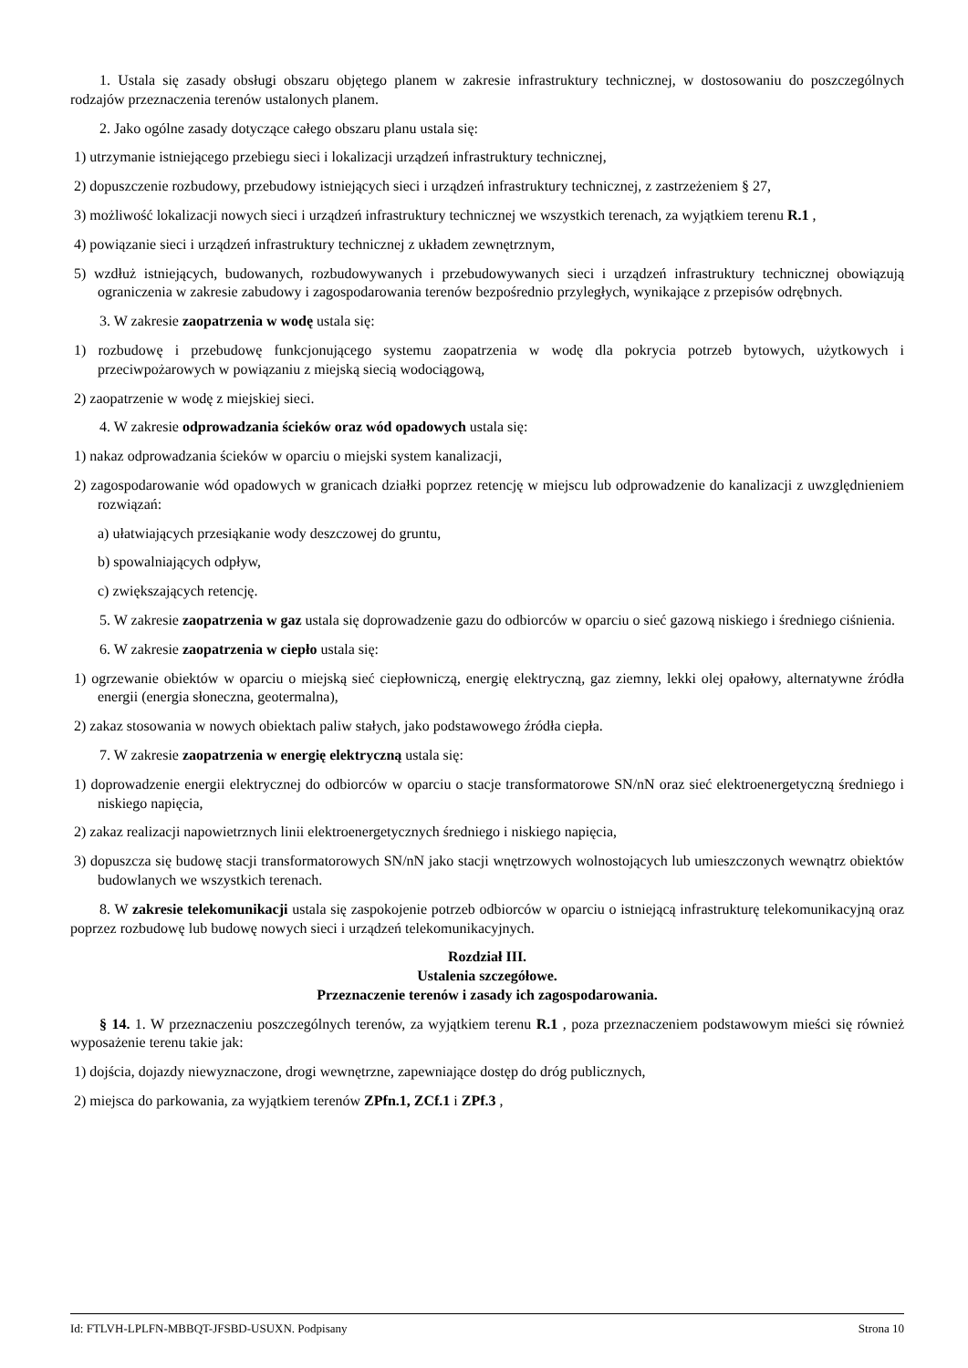1. Ustala się zasady obsługi obszaru objętego planem w zakresie infrastruktury technicznej, w dostosowaniu do poszczególnych rodzajów przeznaczenia terenów ustalonych planem.
2. Jako ogólne zasady dotyczące całego obszaru planu ustala się:
1) utrzymanie istniejącego przebiegu sieci i lokalizacji urządzeń infrastruktury technicznej,
2) dopuszczenie rozbudowy, przebudowy istniejących sieci i urządzeń infrastruktury technicznej, z zastrzeżeniem § 27,
3) możliwość lokalizacji nowych sieci i urządzeń infrastruktury technicznej we wszystkich terenach, za wyjątkiem terenu R.1 ,
4) powiązanie sieci i urządzeń infrastruktury technicznej z układem zewnętrznym,
5) wzdłuż istniejących, budowanych, rozbudowywanych i przebudowywanych sieci i urządzeń infrastruktury technicznej obowiązują ograniczenia w zakresie zabudowy i zagospodarowania terenów bezpośrednio przyległych, wynikające z przepisów odrębnych.
3. W zakresie zaopatrzenia w wodę ustala się:
1) rozbudowę i przebudowę funkcjonującego systemu zaopatrzenia w wodę dla pokrycia potrzeb bytowych, użytkowych i przeciwpożarowych w powiązaniu z miejską siecią wodociągową,
2) zaopatrzenie w wodę z miejskiej sieci.
4. W zakresie odprowadzania ścieków oraz wód opadowych ustala się:
1) nakaz odprowadzania ścieków w oparciu o miejski system kanalizacji,
2) zagospodarowanie wód opadowych w granicach działki poprzez retencję w miejscu lub odprowadzenie do kanalizacji z uwzględnieniem rozwiązań:
a) ułatwiających przesiąkanie wody deszczowej do gruntu,
b) spowalniających odpływ,
c) zwiększających retencję.
5. W zakresie zaopatrzenia w gaz ustala się doprowadzenie gazu do odbiorców w oparciu o sieć gazową niskiego i średniego ciśnienia.
6. W zakresie zaopatrzenia w ciepło ustala się:
1) ogrzewanie obiektów w oparciu o miejską sieć ciepłowniczą, energię elektryczną, gaz ziemny, lekki olej opałowy, alternatywne źródła energii (energia słoneczna, geotermalna),
2) zakaz stosowania w nowych obiektach paliw stałych, jako podstawowego źródła ciepła.
7. W zakresie zaopatrzenia w energię elektryczną ustala się:
1) doprowadzenie energii elektrycznej do odbiorców w oparciu o stacje transformatorowe SN/nN oraz sieć elektroenergetyczną średniego i niskiego napięcia,
2) zakaz realizacji napowietrznych linii elektroenergetycznych średniego i niskiego napięcia,
3) dopuszcza się budowę stacji transformatorowych SN/nN jako stacji wnętrzowych wolnostojących lub umieszczonych wewnątrz obiektów budowlanych we wszystkich terenach.
8. W zakresie telekomunikacji ustala się zaspokojenie potrzeb odbiorców w oparciu o istniejącą infrastrukturę telekomunikacyjną oraz poprzez rozbudowę lub budowę nowych sieci i urządzeń telekomunikacyjnych.
Rozdział III.
Ustalenia szczegółowe.
Przeznaczenie terenów i zasady ich zagospodarowania.
§ 14. 1. W przeznaczeniu poszczególnych terenów, za wyjątkiem terenu R.1 , poza przeznaczeniem podstawowym mieści się również wyposażenie terenu takie jak:
1) dojścia, dojazdy niewyznaczone, drogi wewnętrzne, zapewniające dostęp do dróg publicznych,
2) miejsca do parkowania, za wyjątkiem terenów ZPfn.1, ZCf.1 i ZPf.3 ,
Id: FTLVH-LPLFN-MBBQT-JFSBD-USUXN. Podpisany Strona 10